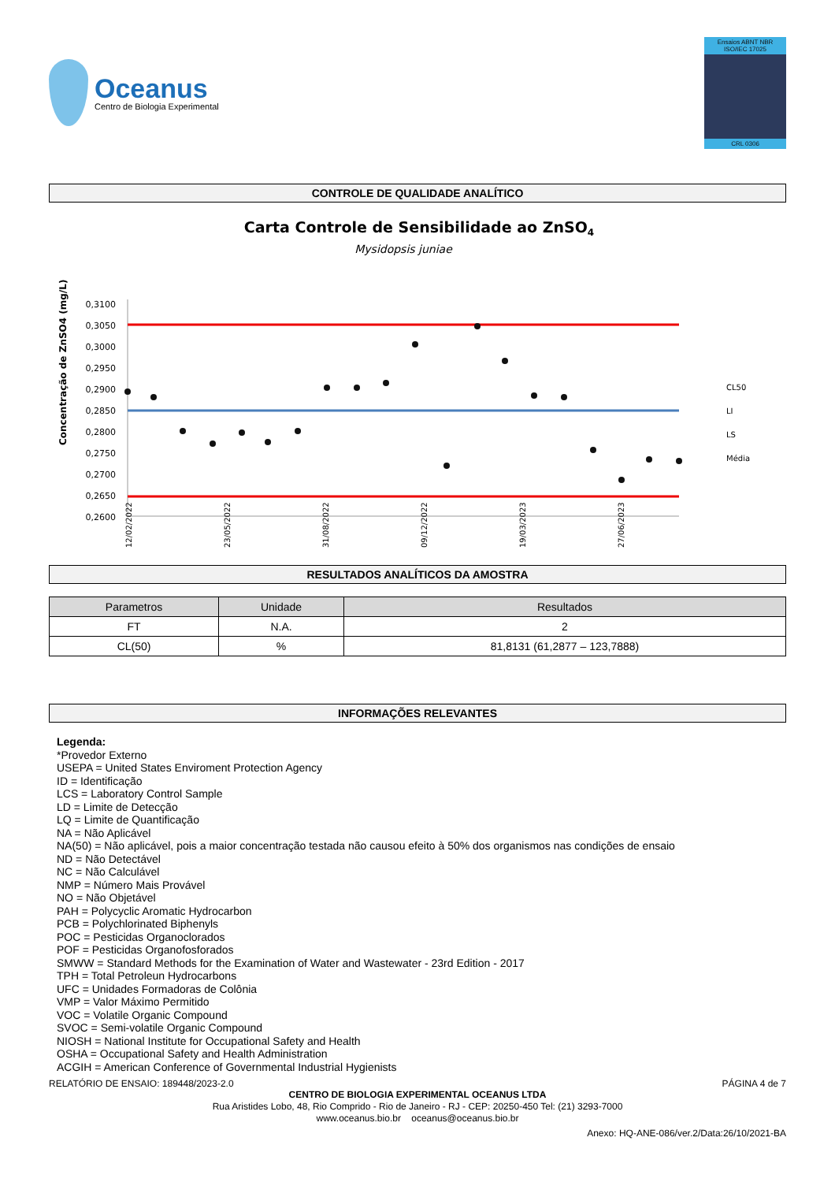Oceanus
Centro de Biologia Experimental
Ensaios ABNT NBR ISO/IEC 17025
CRL 0306
CONTROLE DE QUALIDADE ANALÍTICO
Carta Controle de Sensibilidade ao ZnSO4
Mysidopsis juniae
Concentração de ZnSO4 (mg/L)
0,3100
0,3050
0,3000
0,2950
0,2900
0,2850
0,2800
0,2750
0,2700
0,2650
0,2600
CL50
LI
LS
Média
12/02/2022
23/05/2022
31/08/2022
09/12/2022
19/03/2023
27/06/2023
RESULTADOS ANALÍTICOS DA AMOSTRA
| Parametros | Unidade | Resultados |
| --- | --- | --- |
| FT | N.A. | 2 |
| CL(50) | % | 81,8131 (61,2877 – 123,7888) |
INFORMAÇÕES RELEVANTES
Legenda:
*Provedor Externo
USEPA = United States Enviroment Protection Agency
ID = Identificação
LCS = Laboratory Control Sample
LD = Limite de Detecção
LQ = Limite de Quantificação
NA = Não Aplicável
NA(50) = Não aplicável, pois a maior concentração testada não causou efeito à 50% dos organismos nas condições de ensaio
ND = Não Detectável
NC = Não Calculável
NMP = Número Mais Provável
NO = Não Objetável
PAH = Polycyclic Aromatic Hydrocarbon
PCB = Polychlorinated Biphenyls
POC = Pesticidas Organoclorados
POF = Pesticidas Organofosforados
SMWW = Standard Methods for the Examination of Water and Wastewater - 23rd Edition - 2017
TPH = Total Petroleun Hydrocarbons
UFC = Unidades Formadoras de Colônia
VMP = Valor Máximo Permitido
VOC = Volatile Organic Compound
SVOC = Semi-volatile Organic Compound
NIOSH = National Institute for Occupational Safety and Health
OSHA = Occupational Safety and Health Administration
ACGIH = American Conference of Governmental Industrial Hygienists
RELATÓRIO DE ENSAIO: 189448/2023-2.0 PÁGINA 4 de 7
CENTRO DE BIOLOGIA EXPERIMENTAL OCEANUS LTDA
Rua Aristides Lobo, 48, Rio Comprido - Rio de Janeiro - RJ - CEP: 20250-450 Tel: (21) 3293-7000
www.oceanus.bio.br oceanus@oceanus.bio.br
Anexo: HQ-ANE-086/ver.2/Data:26/10/2021-BA